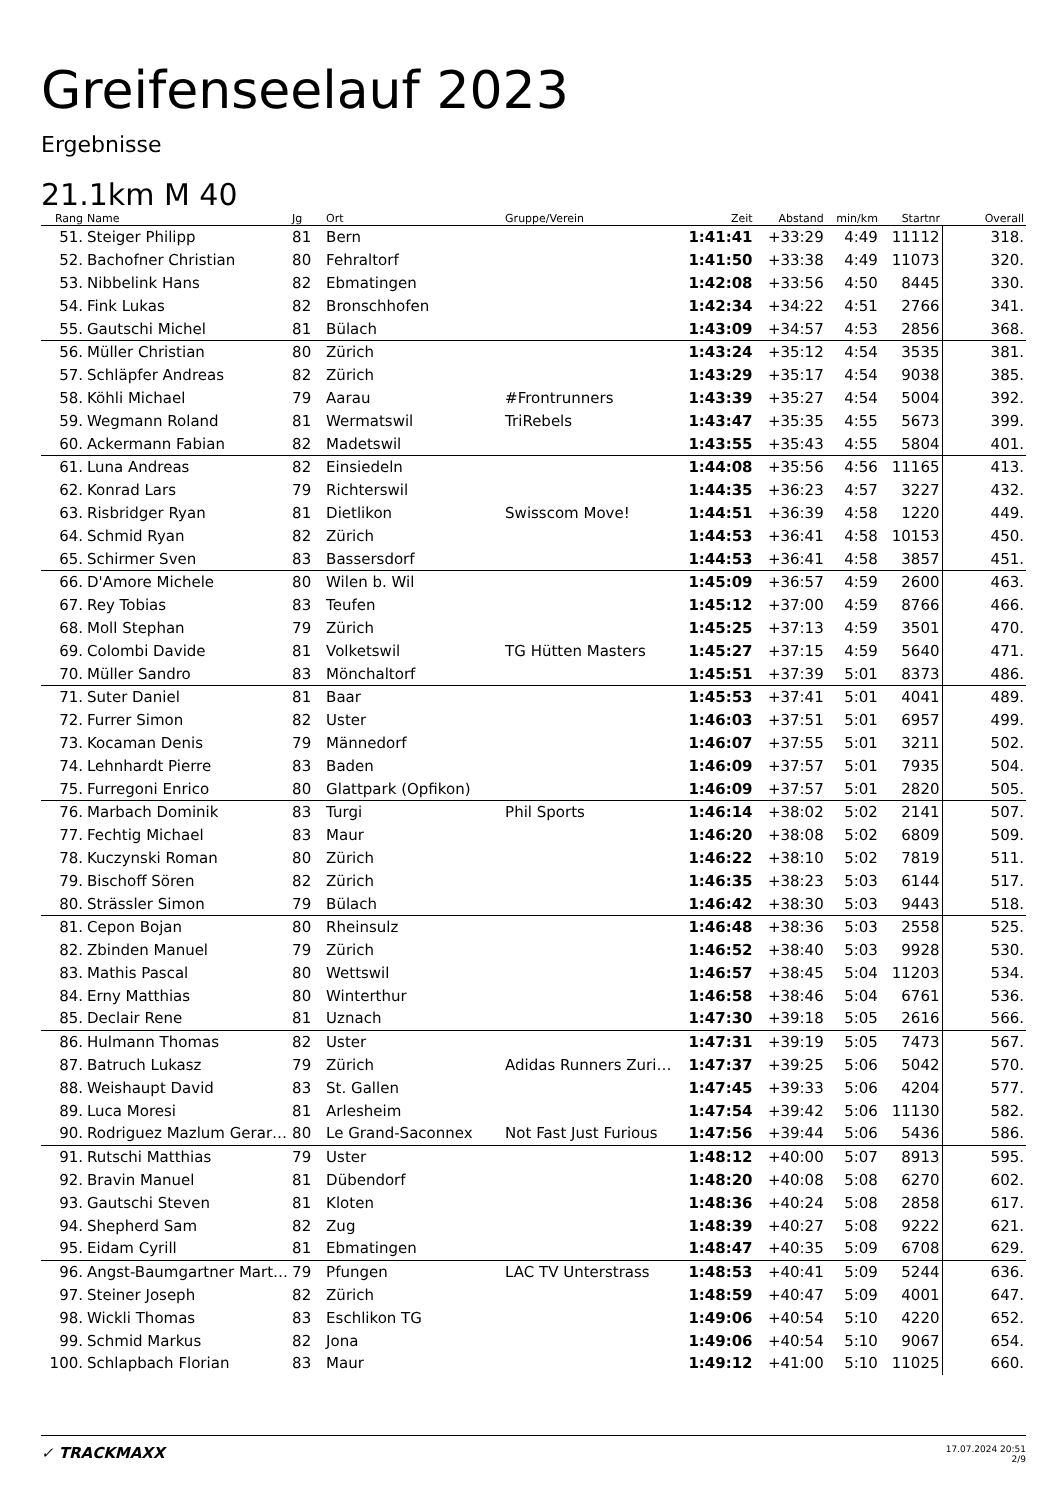Greifenseelauf 2023
Ergebnisse
21.1km M 40
| Rang | Name | Jg | Ort | Gruppe/Verein | Zeit | Abstand | min/km | Startnr | Overall |
| --- | --- | --- | --- | --- | --- | --- | --- | --- | --- |
| 51. | Steiger Philipp | 81 | Bern | | 1:41:41 | +33:29 | 4:49 | 11112 | 318. |
| 52. | Bachofner Christian | 80 | Fehraltorf | | 1:41:50 | +33:38 | 4:49 | 11073 | 320. |
| 53. | Nibbelink Hans | 82 | Ebmatingen | | 1:42:08 | +33:56 | 4:50 | 8445 | 330. |
| 54. | Fink Lukas | 82 | Bronschhofen | | 1:42:34 | +34:22 | 4:51 | 2766 | 341. |
| 55. | Gautschi Michel | 81 | Bülach | | 1:43:09 | +34:57 | 4:53 | 2856 | 368. |
| 56. | Müller Christian | 80 | Zürich | | 1:43:24 | +35:12 | 4:54 | 3535 | 381. |
| 57. | Schläpfer Andreas | 82 | Zürich | | 1:43:29 | +35:17 | 4:54 | 9038 | 385. |
| 58. | Köhli Michael | 79 | Aarau | #Frontrunners | 1:43:39 | +35:27 | 4:54 | 5004 | 392. |
| 59. | Wegmann Roland | 81 | Wermatswil | TriRebels | 1:43:47 | +35:35 | 4:55 | 5673 | 399. |
| 60. | Ackermann Fabian | 82 | Madetswil | | 1:43:55 | +35:43 | 4:55 | 5804 | 401. |
| 61. | Luna Andreas | 82 | Einsiedeln | | 1:44:08 | +35:56 | 4:56 | 11165 | 413. |
| 62. | Konrad Lars | 79 | Richterswil | | 1:44:35 | +36:23 | 4:57 | 3227 | 432. |
| 63. | Risbridger Ryan | 81 | Dietlikon | Swisscom Move! | 1:44:51 | +36:39 | 4:58 | 1220 | 449. |
| 64. | Schmid Ryan | 82 | Zürich | | 1:44:53 | +36:41 | 4:58 | 10153 | 450. |
| 65. | Schirmer Sven | 83 | Bassersdorf | | 1:44:53 | +36:41 | 4:58 | 3857 | 451. |
| 66. | D'Amore Michele | 80 | Wilen b. Wil | | 1:45:09 | +36:57 | 4:59 | 2600 | 463. |
| 67. | Rey Tobias | 83 | Teufen | | 1:45:12 | +37:00 | 4:59 | 8766 | 466. |
| 68. | Moll Stephan | 79 | Zürich | | 1:45:25 | +37:13 | 4:59 | 3501 | 470. |
| 69. | Colombi Davide | 81 | Volketswil | TG Hütten Masters | 1:45:27 | +37:15 | 4:59 | 5640 | 471. |
| 70. | Müller Sandro | 83 | Mönchaltorf | | 1:45:51 | +37:39 | 5:01 | 8373 | 486. |
| 71. | Suter Daniel | 81 | Baar | | 1:45:53 | +37:41 | 5:01 | 4041 | 489. |
| 72. | Furrer Simon | 82 | Uster | | 1:46:03 | +37:51 | 5:01 | 6957 | 499. |
| 73. | Kocaman Denis | 79 | Männedorf | | 1:46:07 | +37:55 | 5:01 | 3211 | 502. |
| 74. | Lehnhardt Pierre | 83 | Baden | | 1:46:09 | +37:57 | 5:01 | 7935 | 504. |
| 75. | Furregoni Enrico | 80 | Glattpark (Opfikon) | | 1:46:09 | +37:57 | 5:01 | 2820 | 505. |
| 76. | Marbach Dominik | 83 | Turgi | Phil Sports | 1:46:14 | +38:02 | 5:02 | 2141 | 507. |
| 77. | Fechtig Michael | 83 | Maur | | 1:46:20 | +38:08 | 5:02 | 6809 | 509. |
| 78. | Kuczynski Roman | 80 | Zürich | | 1:46:22 | +38:10 | 5:02 | 7819 | 511. |
| 79. | Bischoff Sören | 82 | Zürich | | 1:46:35 | +38:23 | 5:03 | 6144 | 517. |
| 80. | Strässler Simon | 79 | Bülach | | 1:46:42 | +38:30 | 5:03 | 9443 | 518. |
| 81. | Cepon Bojan | 80 | Rheinsulz | | 1:46:48 | +38:36 | 5:03 | 2558 | 525. |
| 82. | Zbinden Manuel | 79 | Zürich | | 1:46:52 | +38:40 | 5:03 | 9928 | 530. |
| 83. | Mathis Pascal | 80 | Wettswil | | 1:46:57 | +38:45 | 5:04 | 11203 | 534. |
| 84. | Erny Matthias | 80 | Winterthur | | 1:46:58 | +38:46 | 5:04 | 6761 | 536. |
| 85. | Declair Rene | 81 | Uznach | | 1:47:30 | +39:18 | 5:05 | 2616 | 566. |
| 86. | Hulmann Thomas | 82 | Uster | | 1:47:31 | +39:19 | 5:05 | 7473 | 567. |
| 87. | Batruch Lukasz | 79 | Zürich | Adidas Runners Zuri… | 1:47:37 | +39:25 | 5:06 | 5042 | 570. |
| 88. | Weishaupt David | 83 | St. Gallen | | 1:47:45 | +39:33 | 5:06 | 4204 | 577. |
| 89. | Luca Moresi | 81 | Arlesheim | | 1:47:54 | +39:42 | 5:06 | 11130 | 582. |
| 90. | Rodriguez Mazlum Gerar… | 80 | Le Grand-Saconnex | Not Fast Just Furious | 1:47:56 | +39:44 | 5:06 | 5436 | 586. |
| 91. | Rutschi Matthias | 79 | Uster | | 1:48:12 | +40:00 | 5:07 | 8913 | 595. |
| 92. | Bravin Manuel | 81 | Dübendorf | | 1:48:20 | +40:08 | 5:08 | 6270 | 602. |
| 93. | Gautschi Steven | 81 | Kloten | | 1:48:36 | +40:24 | 5:08 | 2858 | 617. |
| 94. | Shepherd Sam | 82 | Zug | | 1:48:39 | +40:27 | 5:08 | 9222 | 621. |
| 95. | Eidam Cyrill | 81 | Ebmatingen | | 1:48:47 | +40:35 | 5:09 | 6708 | 629. |
| 96. | Angst-Baumgartner Mart… | 79 | Pfungen | LAC TV Unterstrass | 1:48:53 | +40:41 | 5:09 | 5244 | 636. |
| 97. | Steiner Joseph | 82 | Zürich | | 1:48:59 | +40:47 | 5:09 | 4001 | 647. |
| 98. | Wickli Thomas | 83 | Eschlikon TG | | 1:49:06 | +40:54 | 5:10 | 4220 | 652. |
| 99. | Schmid Markus | 82 | Jona | | 1:49:06 | +40:54 | 5:10 | 9067 | 654. |
| 100. | Schlapbach Florian | 83 | Maur | | 1:49:12 | +41:00 | 5:10 | 11025 | 660. |
✓ TRACKMAXX
17.07.2024 20:51
2/9